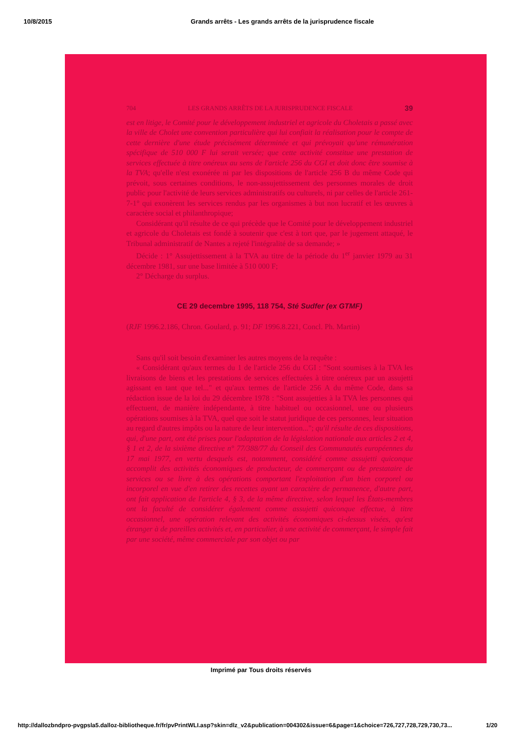10/8/2015 Grands arrêts - Les grands arrêts de la jurisprudence fiscale
704 LES GRANDS ARRÊTS DE LA JURISPRUDENCE FISCALE 39
est en litige, le Comité pour le développement industriel et agricole du Choletais a passé avec la ville de Cholet une convention particulière qui lui confiait la réalisation pour le compte de cette dernière d'une étude précisément déterminée et qui prévoyait qu'une rémunération spécifique de 510 000 F lui serait versée; que cette activité constitue une prestation de services effectuée à titre onéreux au sens de l'article 256 du CGI et doit donc être soumise à la TVA; qu'elle n'est exonérée ni par les dispositions de l'article 256 B du même Code qui prévoit, sous certaines conditions, le non-assujettissement des personnes morales de droit public pour l'activité de leurs services administratifs ou culturels, ni par celles de l'article 261-7-1° qui exonèrent les services rendus par les organismes à but non lucratif et les œuvres à caractère social et philanthropique;
Considérant qu'il résulte de ce qui précède que le Comité pour le développement industriel et agricole du Choletais est fondé à soutenir que c'est à tort que, par le jugement attaqué, le Tribunal administratif de Nantes a rejeté l'intégralité de sa demande; »
Décide : 1° Assujettissement à la TVA au titre de la période du 1<sup>er</sup> janvier 1979 au 31 décembre 1981, sur une base limitée à 510 000 F;
2° Décharge du surplus.
CE 29 decembre 1995, 118 754, Sté Sudfer (ex GTMF)
(RJF 1996.2.186, Chron. Goulard, p. 91; DF 1996.8.221, Concl. Ph. Martin)
Sans qu'il soit besoin d'examiner les autres moyens de la requête :
« Considérant qu'aux termes du 1 de l'article 256 du CGI : "Sont soumises à la TVA les livraisons de biens et les prestations de services effectuées à titre onéreux par un assujetti agissant en tant que tel..." et qu'aux termes de l'article 256 A du même Code, dans sa rédaction issue de la loi du 29 décembre 1978 : "Sont assujetties à la TVA les personnes qui effectuent, de manière indépendante, à titre habituel ou occasionnel, une ou plusieurs opérations soumises à la TVA, quel que soit le statut juridique de ces personnes, leur situation au regard d'autres impôts ou la nature de leur intervention..."; qu'il résulte de ces dispositions, qui, d'une part, ont été prises pour l'adaptation de la législation nationale aux articles 2 et 4, § 1 et 2, de la sixième directive n° 77/388/77 du Conseil des Communautés européennes du 17 mai 1977, en vertu desquels est, notamment, considéré comme assujetti quiconque accomplit des activités économiques de producteur, de commerçant ou de prestataire de services ou se livre à des opérations comportant l'exploitation d'un bien corporel ou incorporel en vue d'en retirer des recettes ayant un caractère de permanence, d'autre part, ont fait application de l'article 4, § 3, de la même directive, selon lequel les États-membres ont la faculté de considérer également comme assujetti quiconque effectue, à titre occasionnel, une opération relevant des activités économiques ci-dessus visées, qu'est étranger à de pareilles activités et, en particulier, à une activité de commerçant, le simple fait par une société, même commerciale par son objet ou par
Imprimé par Tous droits réservés
http://dallozbndpro-pvgpsla5.dalloz-bibliotheque.fr/fr/pvPrintWLI.asp?skin=dlz_v2&publication=004302&issue=6&page=1&choice=726,727,728,729,730,73... 1/20